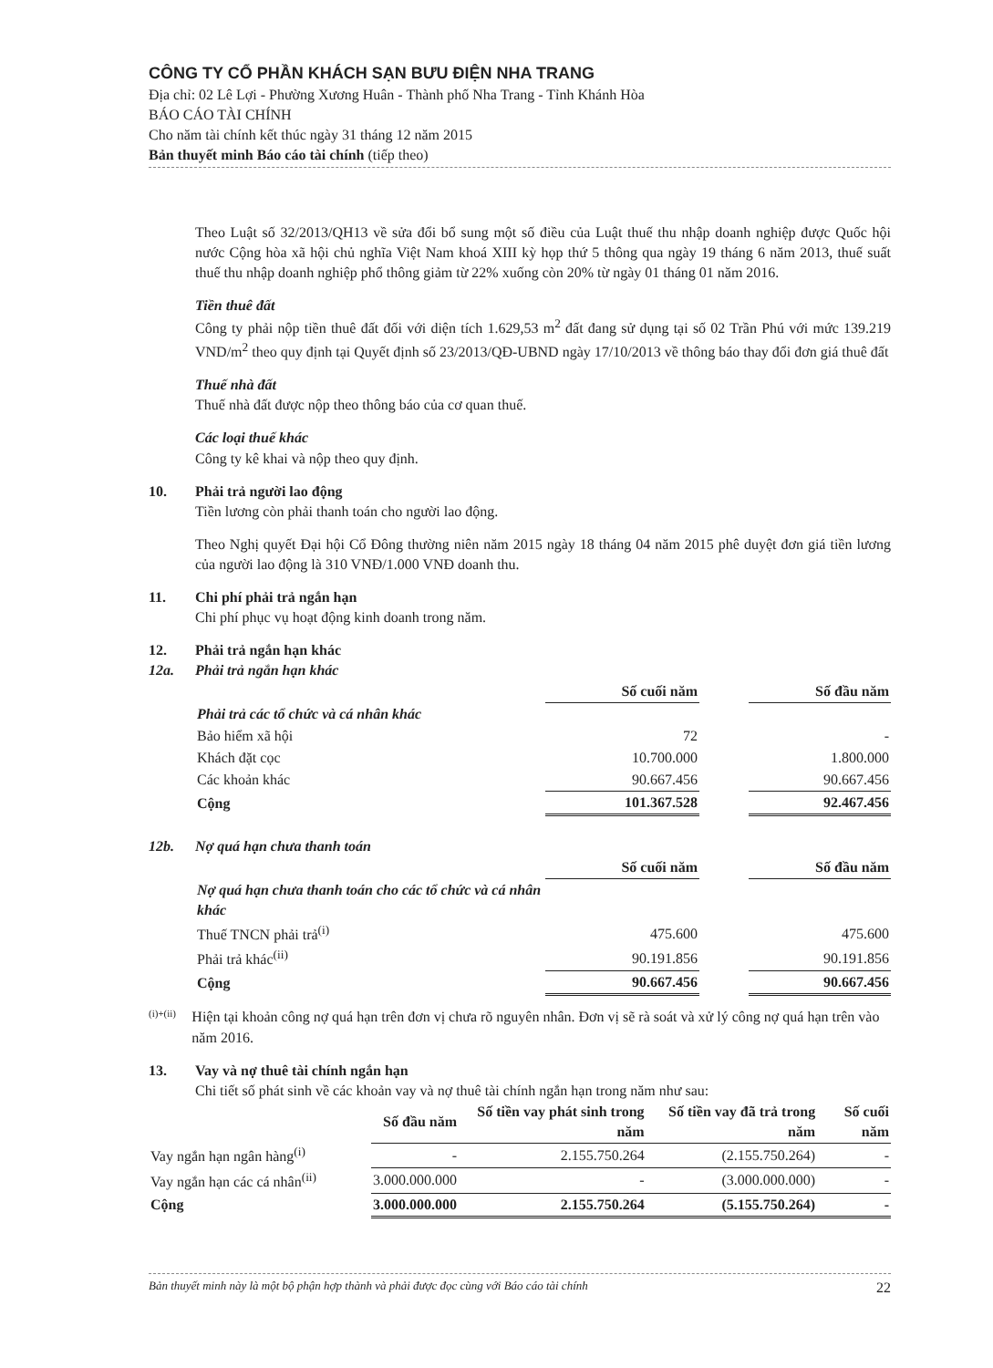CÔNG TY CỔ PHẦN KHÁCH SẠN BƯU ĐIỆN NHA TRANG
Địa chỉ: 02 Lê Lợi - Phường Xương Huân - Thành phố Nha Trang - Tỉnh Khánh Hòa
BÁO CÁO TÀI CHÍNH
Cho năm tài chính kết thúc ngày 31 tháng 12 năm 2015
Bản thuyết minh Báo cáo tài chính (tiếp theo)
Theo Luật số 32/2013/QH13 về sửa đổi bổ sung một số điều của Luật thuế thu nhập doanh nghiệp được Quốc hội nước Cộng hòa xã hội chủ nghĩa Việt Nam khoá XIII kỳ họp thứ 5 thông qua ngày 19 tháng 6 năm 2013, thuế suất thuế thu nhập doanh nghiệp phổ thông giảm từ 22% xuống còn 20% từ ngày 01 tháng 01 năm 2016.
Tiền thuê đất
Công ty phải nộp tiền thuê đất đối với diện tích 1.629,53 m<sup>2</sup> đất đang sử dụng tại số 02 Trần Phú với mức 139.219 VND/m<sup>2</sup> theo quy định tại Quyết định số 23/2013/QĐ-UBND ngày 17/10/2013 về thông báo thay đổi đơn giá thuê đất
Thuế nhà đất
Thuế nhà đất được nộp theo thông báo của cơ quan thuế.
Các loại thuế khác
Công ty kê khai và nộp theo quy định.
10. Phải trả người lao động
Tiền lương còn phải thanh toán cho người lao động.
Theo Nghị quyết Đại hội Cổ Đông thường niên năm 2015 ngày 18 tháng 04 năm 2015 phê duyệt đơn giá tiền lương của người lao động là 310 VNĐ/1.000 VNĐ doanh thu.
11. Chi phí phải trả ngắn hạn
Chi phí phục vụ hoạt động kinh doanh trong năm.
12. Phải trả ngắn hạn khác
12a. Phải trả ngắn hạn khác
| | Số cuối năm | | Số đầu năm |
| Phải trả các tổ chức và cá nhân khác | | | |
| Bảo hiểm xã hội | 72 | | - |
| Khách đặt cọc | 10.700.000 | | 1.800.000 |
| Các khoản khác | 90.667.456 | | 90.667.456 |
| Cộng | 101.367.528 | | 92.467.456 |
12b. Nợ quá hạn chưa thanh toán
| | Số cuối năm | | Số đầu năm |
| Nợ quá hạn chưa thanh toán cho các tổ chức và cá nhân khác | | | |
| Thuế TNCN phải trả<sup>(i)</sup> | 475.600 | | 475.600 |
| Phải trả khác<sup>(ii)</sup> | 90.191.856 | | 90.191.856 |
| Cộng | 90.667.456 | | 90.667.456 |
<sup>(i)+(ii)</sup> Hiện tại khoản công nợ quá hạn trên đơn vị chưa rõ nguyên nhân. Đơn vị sẽ rà soát và xử lý công nợ quá hạn trên vào năm 2016.
13. Vay và nợ thuê tài chính ngắn hạn
Chi tiết số phát sinh về các khoản vay và nợ thuê tài chính ngắn hạn trong năm như sau:
| | Số đầu năm | Số tiền vay phát sinh trong năm | Số tiền vay đã trả trong năm | Số cuối năm |
| Vay ngắn hạn ngân hàng<sup>(i)</sup> | - | 2.155.750.264 | (2.155.750.264) | - |
| Vay ngắn hạn các cá nhân<sup>(ii)</sup> | 3.000.000.000 | - | (3.000.000.000) | - |
| Cộng | 3.000.000.000 | 2.155.750.264 | (5.155.750.264) | - |
Bản thuyết minh này là một bộ phận hợp thành và phải được đọc cùng với Báo cáo tài chính 22